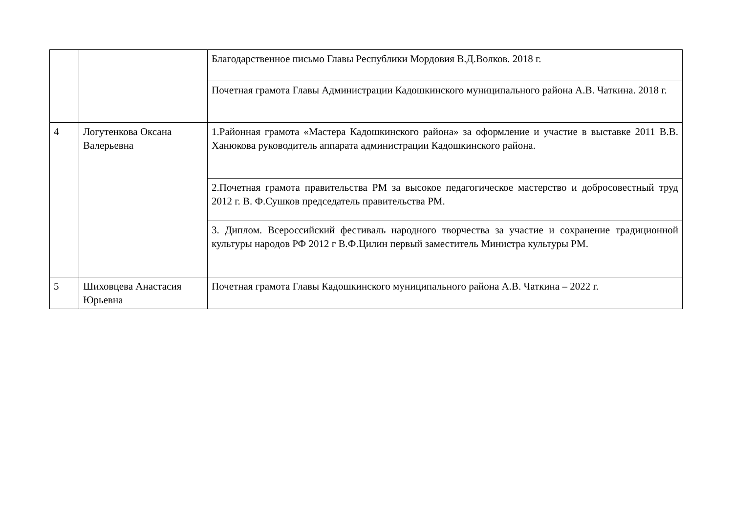| | | Благодарственное письмо Главы Республики Мордовия В.Д.Волков. 2018 г. |
| | | Почетная грамота Главы Администрации Кадошкинского муниципального района А.В. Чаткина. 2018 г. |
| 4 | Логутенкова Оксана Валерьевна | 1.Районная грамота «Мастера Кадошкинского района» за оформление и участие в выставке 2011 В.В. Ханюкова руководитель аппарата администрации Кадошкинского района. |
| | | 2.Почетная грамота правительства РМ за высокое педагогическое мастерство и добросовестный труд 2012 г. В. Ф.Сушков председатель правительства РМ. |
| | | 3. Диплом. Всероссийский фестиваль народного творчества за участие и сохранение традиционной культуры народов РФ 2012 г В.Ф.Цилин первый заместитель Министра культуры РМ. |
| 5 | Шиховцева Анастасия Юрьевна | Почетная грамота Главы Кадошкинского муниципального района А.В. Чаткина – 2022 г. |